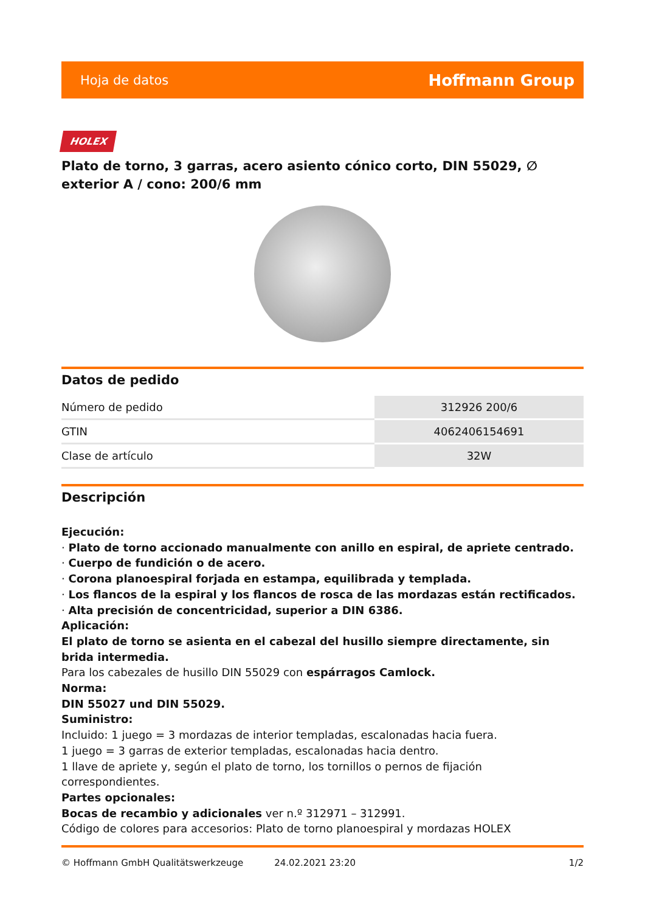Hoja de datos Hoffmann Group
HOLEX
Plato de torno, 3 garras, acero asiento cónico corto, DIN 55029, ∅ exterior A / cono: 200/6 mm
Datos de pedido
| Número de pedido | 312926 200/6 |
| GTIN | 4062406154691 |
| Clase de artículo | 32W |
Descripción
Ejecución:
· Plato de torno accionado manualmente con anillo en espiral, de apriete centrado.
· Cuerpo de fundición o de acero.
· Corona planoespiral forjada en estampa, equilibrada y templada.
· Los flancos de la espiral y los flancos de rosca de las mordazas están rectificados.
· Alta precisión de concentricidad, superior a DIN 6386.
Aplicación:
El plato de torno se asienta en el cabezal del husillo siempre directamente, sin brida intermedia.
Para los cabezales de husillo DIN 55029 con espárragos Camlock.
Norma:
DIN 55027 und DIN 55029.
Suministro:
Incluido: 1 juego = 3 mordazas de interior templadas, escalonadas hacia fuera.
1 juego = 3 garras de exterior templadas, escalonadas hacia dentro.
1 llave de apriete y, según el plato de torno, los tornillos o pernos de fijación correspondientes.
Partes opcionales:
Bocas de recambio y adicionales ver n.º 312971 – 312991.
Código de colores para accesorios: Plato de torno planoespiral y mordazas HOLEX
© Hoffmann GmbH Qualitätswerkzeuge 24.02.2021 23:20 1/2